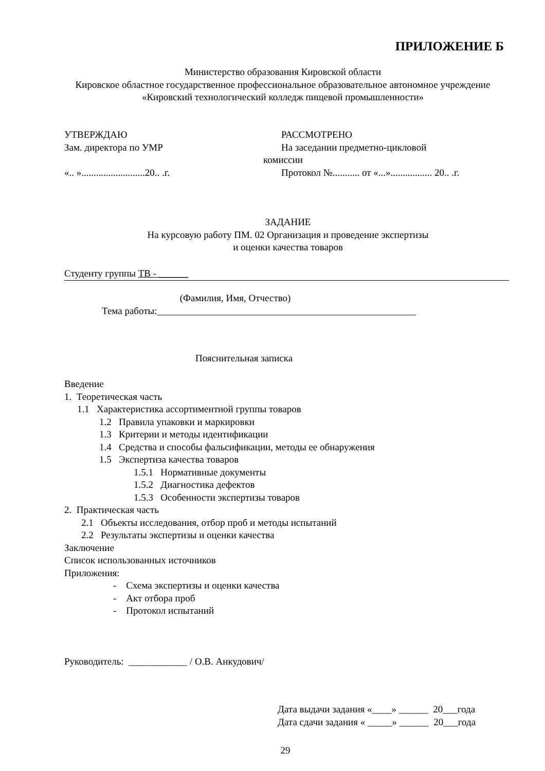ПРИЛОЖЕНИЕ Б
Министерство образования Кировской области
Кировское областное государственное профессиональное образовательное автономное учреждение
«Кировский технологический колледж пищевой промышленности»
УТВЕРЖДАЮ
Зам. директора по УМР
«.. »..........................20.. .г.
РАССМОТРЕНО
На заседании предметно-цикловой
комиссии
Протокол №........... от «...»................. 20.. .г.
ЗАДАНИЕ
На курсовую работу ПМ. 02 Организация и проведение экспертизы
и оценки качества товаров
Студенту группы ТВ - ______
(Фамилия, Имя, Отчество)
Тема работы:_____________________________________________________
Пояснительная записка
Введение
1. Теоретическая часть
1.1 Характеристика ассортиментной группы товаров
1.2 Правила упаковки и маркировки
1.3 Критерии и методы идентификации
1.4 Средства и способы фальсификации, методы ее обнаружения
1.5 Экспертиза качества товаров
1.5.1 Нормативные документы
1.5.2 Диагностика дефектов
1.5.3 Особенности экспертизы товаров
2. Практическая часть
2.1 Объекты исследования, отбор проб и методы испытаний
2.2 Результаты экспертизы и оценки качества
Заключение
Список использованных источников
Приложения:
- Схема экспертизы и оценки качества
- Акт отбора проб
- Протокол испытаний
Руководитель: ____________ / О.В. Анкудович/
Дата выдачи задания «____» ______ 20___года
Дата сдачи задания « _____» ______ 20___года
29